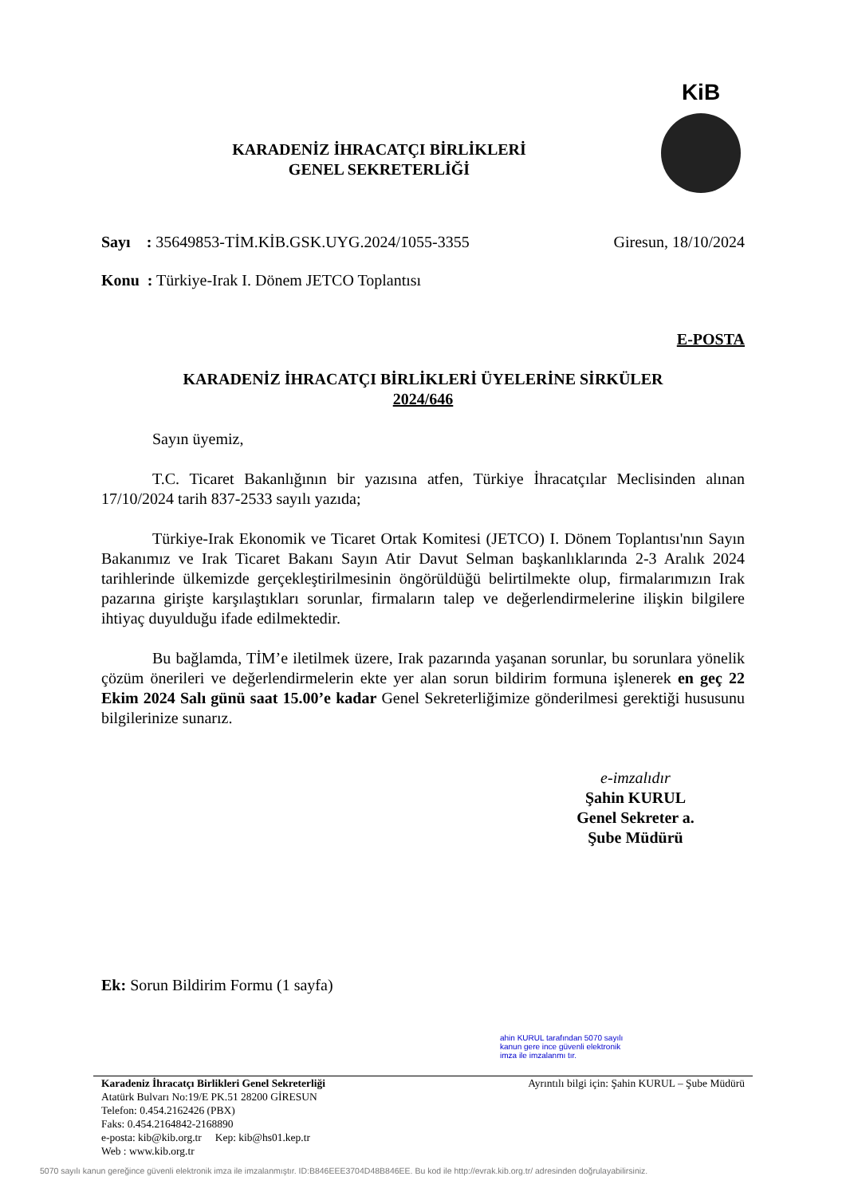KARADENİZ İHRACATÇI BİRLİKLERİ
GENEL SEKRETERLİĞİ
KiB
Sayı : 35649853-TİM.KİB.GSK.UYG.2024/1055-3355 Giresun, 18/10/2024
Konu : Türkiye-Irak I. Dönem JETCO Toplantısı
E-POSTA
KARADENİZ İHRACATÇI BİRLİKLERİ ÜYELERİNE SİRKÜLER
2024/646
Sayın üyemiz,
T.C. Ticaret Bakanlığının bir yazısına atfen, Türkiye İhracatçılar Meclisinden alınan 17/10/2024 tarih 837-2533 sayılı yazıda;
Türkiye-Irak Ekonomik ve Ticaret Ortak Komitesi (JETCO) I. Dönem Toplantısı'nın Sayın Bakanımız ve Irak Ticaret Bakanı Sayın Atir Davut Selman başkanlıklarında 2-3 Aralık 2024 tarihlerinde ülkemizde gerçekleştirilmesinin öngörüldüğü belirtilmekte olup, firmalarımızın Irak pazarına girişte karşılaştıkları sorunlar, firmaların talep ve değerlendirmelerine ilişkin bilgilere ihtiyaç duyulduğu ifade edilmektedir.
Bu bağlamda, TİM’e iletilmek üzere, Irak pazarında yaşanan sorunlar, bu sorunlara yönelik çözüm önerileri ve değerlendirmelerin ekte yer alan sorun bildirim formuna işlenerek en geç 22 Ekim 2024 Salı günü saat 15.00’e kadar Genel Sekreterliğimize gönderilmesi gerektiği hususunu bilgilerinize sunarız.
e-imzalıdır
Şahin KURUL
Genel Sekreter a.
Şube Müdürü
Ek: Sorun Bildirim Formu (1 sayfa)
ahin KURUL tarafından 5070 sayılı kanun gere ince güvenli elektronik imza ile imzalanmı tır.
Karadeniz İhracatçı Birlikleri Genel Sekreterliği
Atatürk Bulvarı No:19/E PK.51 28200 GİRESUN
Telefon: 0.454.2162426 (PBX)
Faks: 0.454.2164842-2168890
e-posta: kib@kib.org.tr Kep: kib@hs01.kep.tr
Web : www.kib.org.tr
Ayrıntılı bilgi için: Şahin KURUL – Şube Müdürü
5070 sayılı kanun gereğince güvenli elektronik imza ile imzalanmıştır. ID:B846EEE3704D48B846EE. Bu kod ile http://evrak.kib.org.tr/ adresinden doğrulayabilirsiniz.